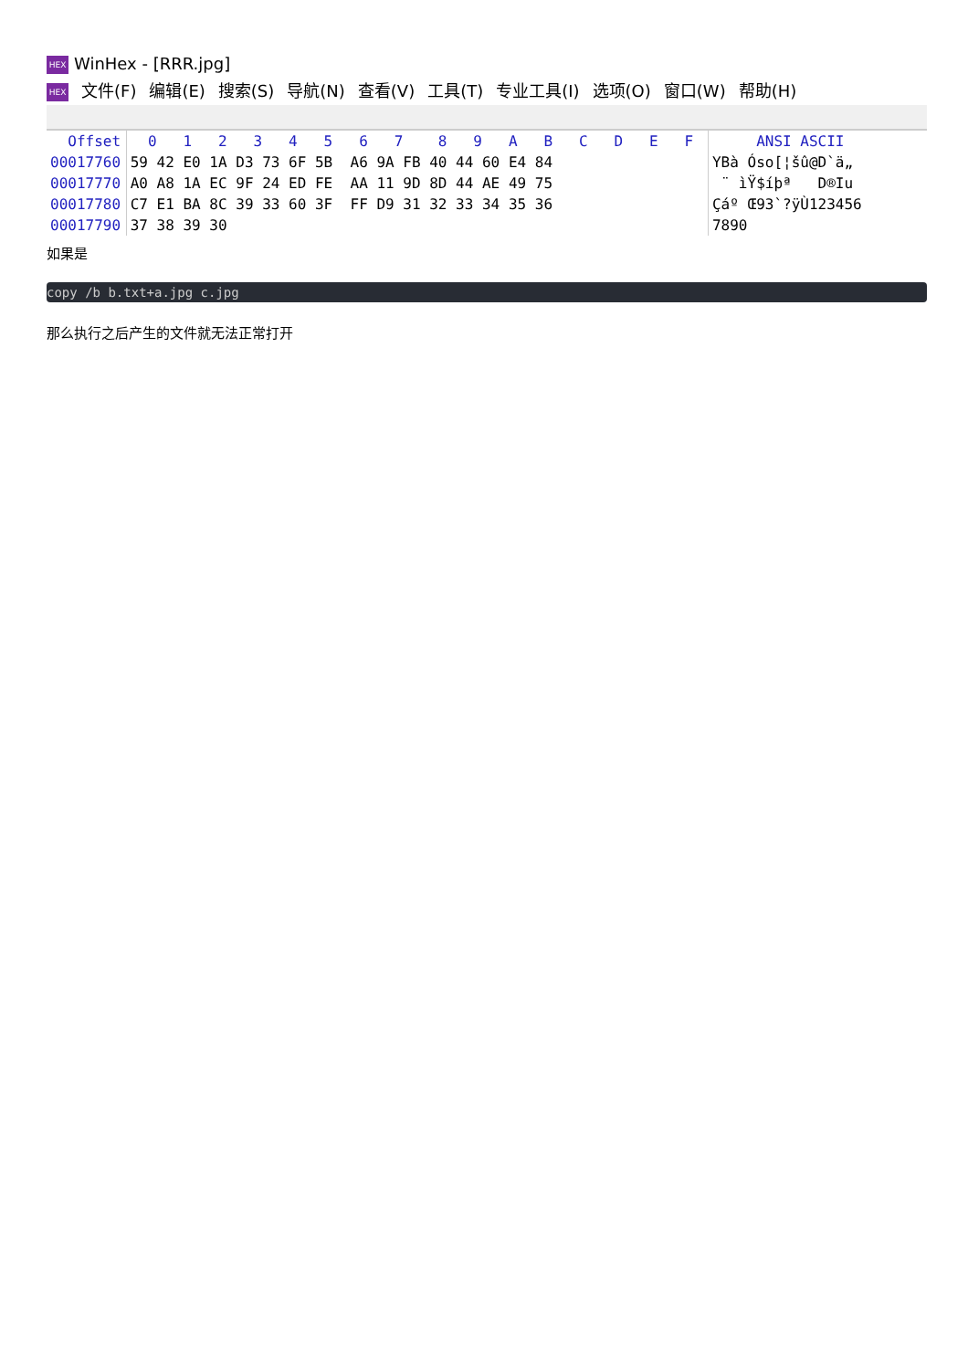HEX WinHex - [RRR.jpg]
HEX 文件(F) 编辑(E) 搜索(S) 导航(N) 查看(V) 工具(T) 专业工具(I) 选项(O) 窗口(W) 帮助(H)
| Offset | 0 1 2 3 4 5 6 7 8 9 A B C D E F | ANSI ASCII |
| --- | --- | --- |
| 00017760 | 59 42 E0 1A D3 73 6F 5B A6 9A FB 40 44 60 E4 84 | YBà Óso[¦šû@D`ä„ |
| 00017770 | A0 A8 1A EC 9F 24 ED FE AA 11 9D 8D 44 AE 49 75 | ¨ ìŸ$íþª D®Iu |
| 00017780 | C7 E1 BA 8C 39 33 60 3F FF D9 31 32 33 34 35 36 | Çáº Œ93`?ÿÙ123456 |
| 00017790 | 37 38 39 30 | 7890 |
如果是
copy /b b.txt+a.jpg c.jpg
那么执行之后产生的文件就无法正常打开